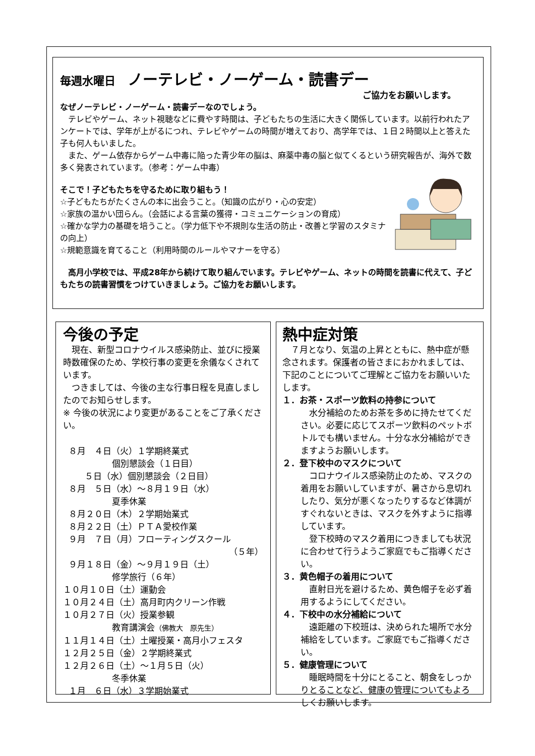毎週水曜日 ノーテレビ・ノーゲーム・読書デー
ご協力をお願いします。
なぜノーテレビ・ノーゲーム・読書デーなのでしょう。
テレビやゲーム、ネット視聴などに費やす時間は、子どもたちの生活に大きく関係しています。以前行われたアンケートでは、学年が上がるにつれ、テレビやゲームの時間が増えており、高学年では、１日２時間以上と答えた子も何人もいました。
また、ゲーム依存からゲーム中毒に陥った青少年の脳は、麻薬中毒の脳と似てくるという研究報告が、海外で数多く発表されています。（参考：ゲーム中毒）
そこで！子どもたちを守るために取り組もう！
☆子どもたちがたくさんの本に出会うこと。（知識の広がり・心の安定）
☆家族の温かい団らん。（会話による言葉の獲得・コミュニケーションの育成）
☆確かな学力の基礎を培うこと。（学力低下や不規則な生活の防止・改善と学習のスタミナの向上）
☆規範意識を育てること（利用時間のルールやマナーを守る）
高月小学校では、平成28年から続けて取り組んでいます。テレビやゲーム、ネットの時間を読書に代えて、子どもたちの読書習慣をつけていきましょう。ご協力をお願いします。
今後の予定
現在、新型コロナウイルス感染防止、並びに授業時数確保のため、学校行事の変更を余儀なくされています。
つきましては、今後の主な行事日程を見直しましたのでお知らせします。
※ 今後の状況により変更があることをご了承ください。
８月　４日（火）１学期終業式
個別懇談会（１日目）
５日（水）個別懇談会（２日目）
８月　５日（水）～８月１９日（水）
夏季休業
８月２０日（木）２学期始業式
８月２２日（土）ＰＴＡ愛校作業
９月　７日（月）フローティングスクール
（５年）
９月１８日（金）～９月１９日（土）
修学旅行（６年）
１０月１０日（土）運動会
１０月２４日（土）高月町内クリーン作戦
１０月２７日（火）授業参観
教育講演会（佛教大　原先生）
１１月１４日（土）土曜授業・高月小フェスタ
１２月２５日（金）２学期終業式
１２月２６日（土）～１月５日（火）
冬季休業
１月　６日（水）３学期始業式
熱中症対策
７月となり、気温の上昇とともに、熱中症が懸念されます。保護者の皆さまにおかれましては、下記のことについてご理解とご協力をお願いいたします。
１．お茶・スポーツ飲料の持参について
水分補給のためお茶を多めに持たせてください。必要に応じてスポーツ飲料のペットボトルでも構いません。十分な水分補給ができますようお願いします。
２．登下校中のマスクについて
コロナウイルス感染防止のため、マスクの着用をお願いしていますが、暑さから息切れしたり、気分が悪くなったりするなど体調がすぐれないときは、マスクを外すように指導しています。
登下校時のマスク着用につきましても状況に合わせて行うようご家庭でもご指導ください。
３．黄色帽子の着用について
直射日光を避けるため、黄色帽子を必ず着用するようにしてください。
４．下校中の水分補給について
遠距離の下校班は、決められた場所で水分補給をしています。ご家庭でもご指導ください。
５．健康管理について
睡眠時間を十分にとること、朝食をしっかりとることなど、健康の管理についてもよろしくお願いします。